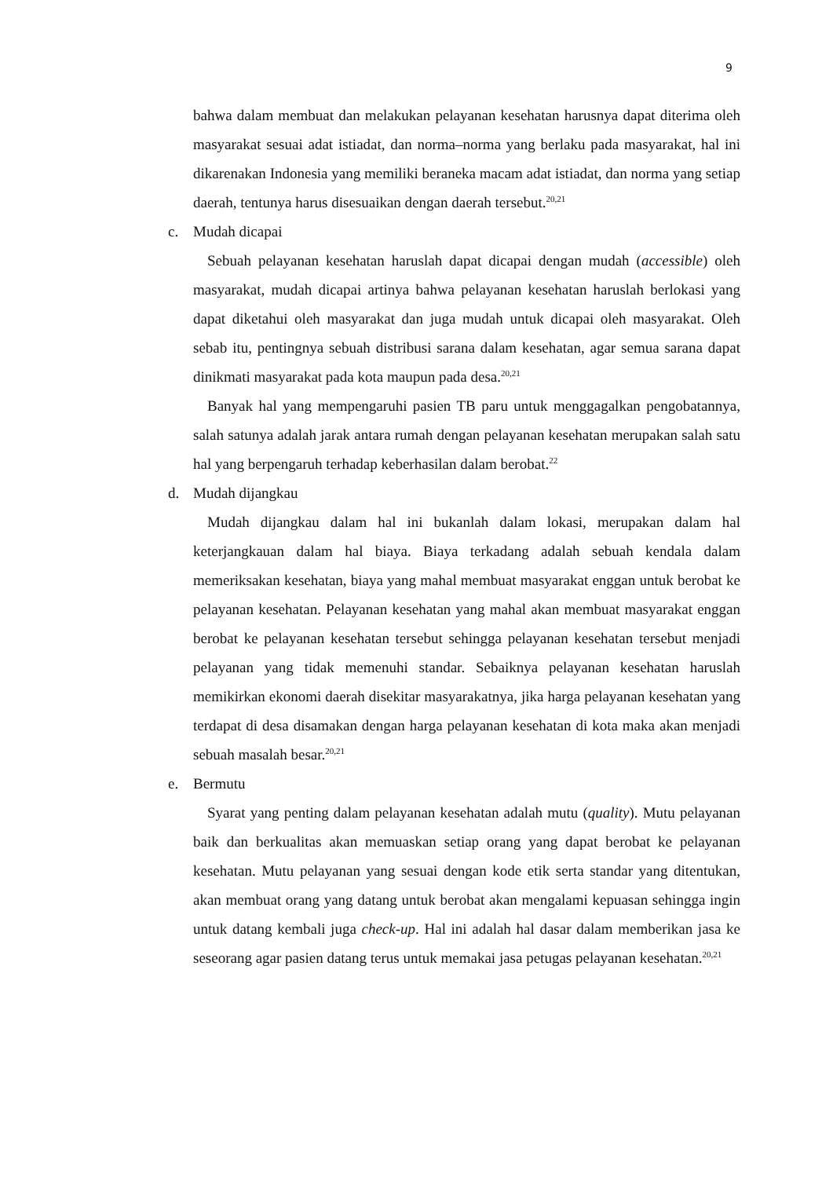9
bahwa dalam membuat dan melakukan pelayanan kesehatan harusnya dapat diterima oleh masyarakat sesuai adat istiadat, dan norma–norma yang berlaku pada masyarakat, hal ini dikarenakan Indonesia yang memiliki beraneka macam adat istiadat, dan norma yang setiap daerah, tentunya harus disesuaikan dengan daerah tersebut.<sup>20,21</sup>
c. Mudah dicapai
Sebuah pelayanan kesehatan haruslah dapat dicapai dengan mudah (accessible) oleh masyarakat, mudah dicapai artinya bahwa pelayanan kesehatan haruslah berlokasi yang dapat diketahui oleh masyarakat dan juga mudah untuk dicapai oleh masyarakat. Oleh sebab itu, pentingnya sebuah distribusi sarana dalam kesehatan, agar semua sarana dapat dinikmati masyarakat pada kota maupun pada desa.<sup>20,21</sup>
Banyak hal yang mempengaruhi pasien TB paru untuk menggagalkan pengobatannya, salah satunya adalah jarak antara rumah dengan pelayanan kesehatan merupakan salah satu hal yang berpengaruh terhadap keberhasilan dalam berobat.<sup>22</sup>
d. Mudah dijangkau
Mudah dijangkau dalam hal ini bukanlah dalam lokasi, merupakan dalam hal keterjangkauan dalam hal biaya. Biaya terkadang adalah sebuah kendala dalam memeriksakan kesehatan, biaya yang mahal membuat masyarakat enggan untuk berobat ke pelayanan kesehatan. Pelayanan kesehatan yang mahal akan membuat masyarakat enggan berobat ke pelayanan kesehatan tersebut sehingga pelayanan kesehatan tersebut menjadi pelayanan yang tidak memenuhi standar. Sebaiknya pelayanan kesehatan haruslah memikirkan ekonomi daerah disekitar masyarakatnya, jika harga pelayanan kesehatan yang terdapat di desa disamakan dengan harga pelayanan kesehatan di kota maka akan menjadi sebuah masalah besar.<sup>20,21</sup>
e. Bermutu
Syarat yang penting dalam pelayanan kesehatan adalah mutu (quality). Mutu pelayanan baik dan berkualitas akan memuaskan setiap orang yang dapat berobat ke pelayanan kesehatan. Mutu pelayanan yang sesuai dengan kode etik serta standar yang ditentukan, akan membuat orang yang datang untuk berobat akan mengalami kepuasan sehingga ingin untuk datang kembali juga check-up. Hal ini adalah hal dasar dalam memberikan jasa ke seseorang agar pasien datang terus untuk memakai jasa petugas pelayanan kesehatan.<sup>20,21</sup>